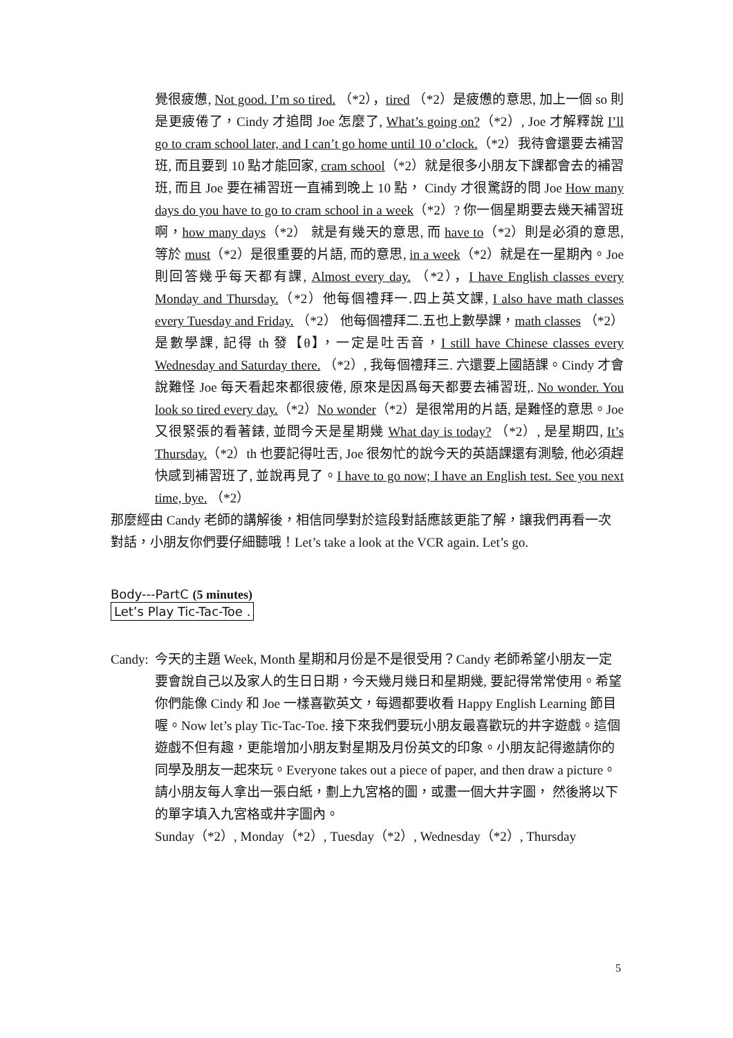覺很疲憊, Not good. I’m so tired. （*2），tired （*2）是疲憊的意思, 加上一個 so 則是更疲倦了，Cindy 才追問 Joe 怎麼了, What’s going on?（*2）, Joe 才解釋說 I’ll go to cram school later, and I can’t go home until 10 o’clock.（*2）我待會還要去補習班, 而且要到 10 點才能回家, cram school（*2）就是很多小朋友下課都會去的補習班, 而且 Joe 要在補習班一直補到晚上 10 點， Cindy 才很驚訝的問 Joe How many days do you have to go to cram school in a week（*2）? 你一個星期要去幾天補習班啊，how many days（*2） 就是有幾天的意思, 而 have to（*2）則是必須的意思, 等於 must（*2）是很重要的片語, 而的意思, in a week（*2）就是在一星期內。Joe 則回答幾乎每天都有課, Almost every day. （*2），I have English classes every Monday and Thursday.（*2）他每個禮拜一.四上英文課, I also have math classes every Tuesday and Friday. （*2） 他每個禮拜二.五也上數學課，math classes （*2）是數學課, 記得 th 發【θ】，一定是吐舌音，I still have Chinese classes every Wednesday and Saturday there. （*2）, 我每個禮拜三. 六還要上國語課。Cindy 才會說難怪 Joe 每天看起來都很疲倦, 原來是因爲每天都要去補習班,. No wonder. You look so tired every day.（*2）No wonder（*2）是很常用的片語, 是難怪的意思。Joe 又很緊張的看著錶, 並問今天是星期幾 What day is today? （*2）, 是星期四, It’s Thursday.（*2）th 也要記得吐舌, Joe 很匆忙的說今天的英語課還有測驗, 他必須趕快感到補習班了, 並說再見了。I have to go now; I have an English test. See you next time, bye. （*2）
那麼經由 Candy 老師的講解後，相信同學對於這段對話應該更能了解，讓我們再看一次對話，小朋友你們要仔細聽哦！Let’s take a look at the VCR again. Let’s go.
Body---PartC (5 minutes)
Let’s Play Tic-Tac-Toe .
Candy:
今天的主題 Week, Month 星期和月份是不是很受用？Candy 老師希望小朋友一定要會說自己以及家人的生日日期，今天幾月幾日和星期幾, 要記得常常使用。希望你們能像 Cindy 和 Joe 一樣喜歡英文，每週都要收看 Happy English Learning 節目喔。Now let’s play Tic-Tac-Toe. 接下來我們要玩小朋友最喜歡玩的井字遊戲。這個遊戲不但有趣，更能增加小朋友對星期及月份英文的印象。小朋友記得邀請你的同學及朋友一起來玩。Everyone takes out a piece of paper, and then draw a picture。請小朋友每人拿出一張白紙，劃上九宮格的圖，或畫一個大井字圖， 然後將以下的單字填入九宮格或井字圖內。
Sunday（*2）, Monday（*2）, Tuesday（*2）, Wednesday（*2）, Thursday
5